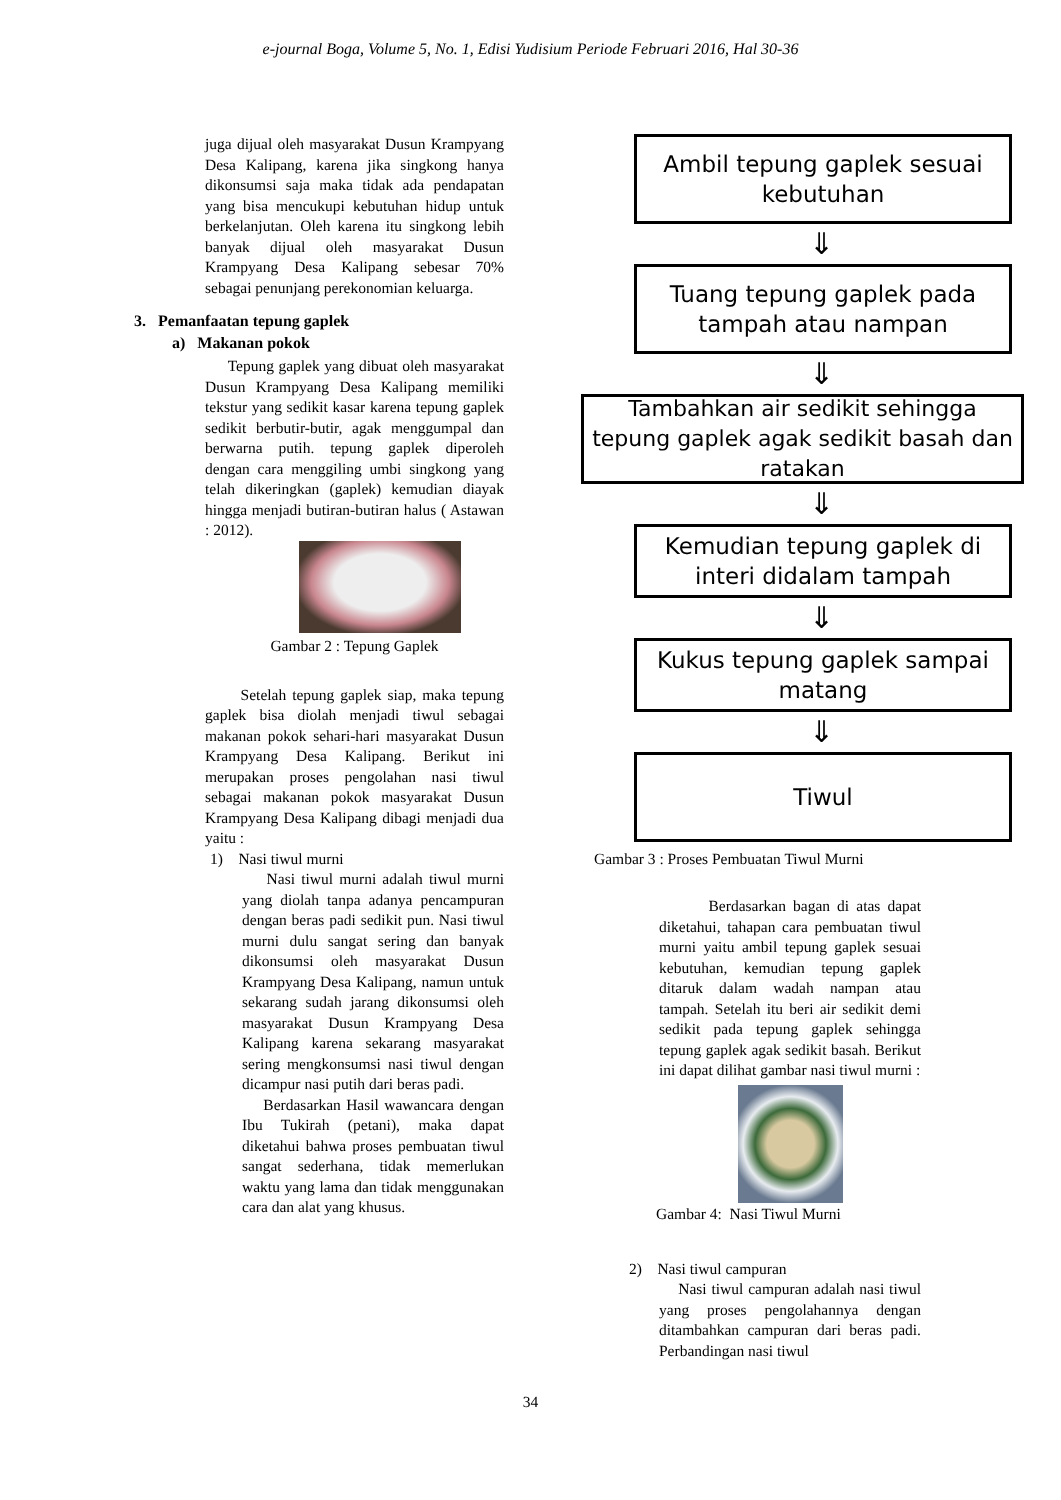e-journal Boga, Volume 5, No. 1, Edisi Yudisium Periode Februari 2016, Hal 30-36
juga dijual oleh masyarakat Dusun Krampyang Desa Kalipang, karena jika singkong hanya dikonsumsi saja maka tidak ada pendapatan yang bisa mencukupi kebutuhan hidup untuk berkelanjutan. Oleh karena itu singkong lebih banyak dijual oleh masyarakat Dusun Krampyang Desa Kalipang sebesar 70% sebagai penunjang perekonomian keluarga.
3. Pemanfaatan tepung gaplek
a) Makanan pokok
Tepung gaplek yang dibuat oleh masyarakat Dusun Krampyang Desa Kalipang memiliki tekstur yang sedikit kasar karena tepung gaplek sedikit berbutir-butir, agak menggumpal dan berwarna putih. tepung gaplek diperoleh dengan cara menggiling umbi singkong yang telah dikeringkan (gaplek) kemudian diayak hingga menjadi butiran-butiran halus ( Astawan : 2012).
Gambar 2 : Tepung Gaplek
Setelah tepung gaplek siap, maka tepung gaplek bisa diolah menjadi tiwul sebagai makanan pokok sehari-hari masyarakat Dusun Krampyang Desa Kalipang. Berikut ini merupakan proses pengolahan nasi tiwul sebagai makanan pokok masyarakat Dusun Krampyang Desa Kalipang dibagi menjadi dua yaitu :
1) Nasi tiwul murni
Nasi tiwul murni adalah tiwul murni yang diolah tanpa adanya pencampuran dengan beras padi sedikit pun. Nasi tiwul murni dulu sangat sering dan banyak dikonsumsi oleh masyarakat Dusun Krampyang Desa Kalipang, namun untuk sekarang sudah jarang dikonsumsi oleh masyarakat Dusun Krampyang Desa Kalipang karena sekarang masyarakat sering mengkonsumsi nasi tiwul dengan dicampur nasi putih dari beras padi.
Berdasarkan Hasil wawancara dengan Ibu Tukirah (petani), maka dapat diketahui bahwa proses pembuatan tiwul sangat sederhana, tidak memerlukan waktu yang lama dan tidak menggunakan cara dan alat yang khusus.
Ambil tepung gaplek sesuai kebutuhan
⇓
Tuang tepung gaplek pada tampah atau nampan
⇓
Tambahkan air sedikit sehingga tepung gaplek agak sedikit basah dan ratakan
⇓
Kemudian tepung gaplek di interi didalam tampah
⇓
Kukus tepung gaplek sampai matang
⇓
Tiwul
Gambar 3 : Proses Pembuatan Tiwul Murni
Berdasarkan bagan di atas dapat diketahui, tahapan cara pembuatan tiwul murni yaitu ambil tepung gaplek sesuai kebutuhan, kemudian tepung gaplek ditaruk dalam wadah nampan atau tampah. Setelah itu beri air sedikit demi sedikit pada tepung gaplek sehingga tepung gaplek agak sedikit basah. Berikut ini dapat dilihat gambar nasi tiwul murni :
Gambar 4: Nasi Tiwul Murni
2) Nasi tiwul campuran
Nasi tiwul campuran adalah nasi tiwul yang proses pengolahannya dengan ditambahkan campuran dari beras padi. Perbandingan nasi tiwul
34